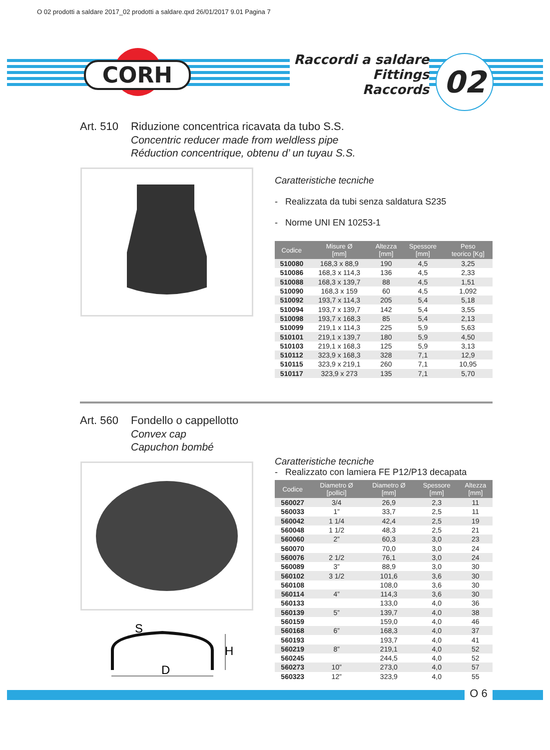O 02 prodotti a saldare 2017_02 prodotti a saldare.qxd 26/01/2017 9.01 Pagina 7
CORH
Raccordi a saldare
Fittings
Raccords
02
Art. 510 Riduzione concentrica ricavata da tubo S.S.
Concentric reducer made from weldless pipe
Réduction concentrique, obtenu d’ un tuyau S.S.
Caratteristiche tecniche
- Realizzata da tubi senza saldatura S235
- Norme UNI EN 10253-1
| Codice | Misure Ø [mm] | Altezza [mm] | Spessore [mm] | Peso teorico [Kg] |
| --- | --- | --- | --- | --- |
| 510080 | 168,3 x 88,9 | 190 | 4,5 | 3,25 |
| 510086 | 168,3 x 114,3 | 136 | 4,5 | 2,33 |
| 510088 | 168,3 x 139,7 | 88 | 4,5 | 1,51 |
| 510090 | 168,3 x 159 | 60 | 4,5 | 1,092 |
| 510092 | 193,7 x 114,3 | 205 | 5,4 | 5,18 |
| 510094 | 193,7 x 139,7 | 142 | 5,4 | 3,55 |
| 510098 | 193,7 x 168,3 | 85 | 5,4 | 2,13 |
| 510099 | 219,1 x 114,3 | 225 | 5,9 | 5,63 |
| 510101 | 219,1 x 139,7 | 180 | 5,9 | 4,50 |
| 510103 | 219,1 x 168,3 | 125 | 5,9 | 3,13 |
| 510112 | 323,9 x 168,3 | 328 | 7,1 | 12,9 |
| 510115 | 323,9 x 219,1 | 260 | 7,1 | 10,95 |
| 510117 | 323,9 x 273 | 135 | 7,1 | 5,70 |
Art. 560 Fondello o cappellotto
Convex cap
Capuchon bombé
Caratteristiche tecniche
- Realizzato con lamiera FE P12/P13 decapata
| Codice | Diametro Ø [pollici] | Diametro Ø [mm] | Spessore [mm] | Altezza [mm] |
| --- | --- | --- | --- | --- |
| 560027 | 3/4 | 26,9 | 2,3 | 11 |
| 560033 | 1” | 33,7 | 2,5 | 11 |
| 560042 | 1 1/4 | 42,4 | 2,5 | 19 |
| 560048 | 1 1/2 | 48,3 | 2,5 | 21 |
| 560060 | 2” | 60,3 | 3,0 | 23 |
| 560070 | | 70,0 | 3,0 | 24 |
| 560076 | 2 1/2 | 76,1 | 3,0 | 24 |
| 560089 | 3” | 88,9 | 3,0 | 30 |
| 560102 | 3 1/2 | 101,6 | 3,6 | 30 |
| 560108 | | 108,0 | 3,6 | 30 |
| 560114 | 4” | 114,3 | 3,6 | 30 |
| 560133 | | 133,0 | 4,0 | 36 |
| 560139 | 5” | 139,7 | 4,0 | 38 |
| 560159 | | 159,0 | 4,0 | 46 |
| 560168 | 6” | 168,3 | 4,0 | 37 |
| 560193 | | 193,7 | 4,0 | 41 |
| 560219 | 8” | 219,1 | 4,0 | 52 |
| 560245 | | 244,5 | 4,0 | 52 |
| 560273 | 10” | 273,0 | 4,0 | 57 |
| 560323 | 12” | 323,9 | 4,0 | 55 |
S
H
D
O 6